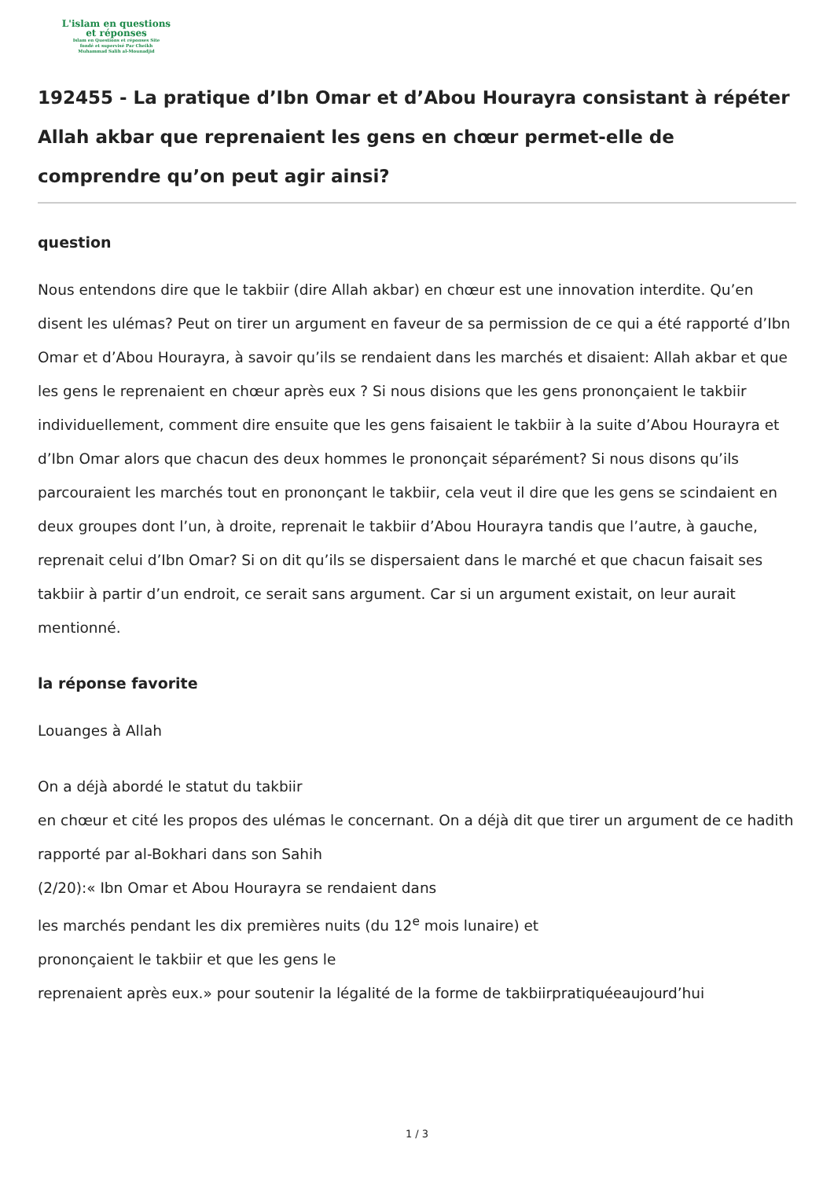L'islam en questions
et réponses
Islam en Questions et réponses Site
fondé et supervisé Par Cheikh
Muhammad Salih al-Mounadjid
192455 - La pratique d’Ibn Omar et d’Abou Hourayra consistant à répéter Allah akbar que reprenaient les gens en chœur permet-elle de comprendre qu’on peut agir ainsi?
question
Nous entendons dire que le takbiir (dire Allah akbar) en chœur est une innovation interdite. Qu’en disent les ulémas? Peut on tirer un argument en faveur de sa permission de ce qui a été rapporté d’Ibn Omar et d’Abou Hourayra, à savoir qu’ils se rendaient dans les marchés et disaient: Allah akbar et que les gens le reprenaient en chœur après eux ? Si nous disions que les gens prononçaient le takbiir individuellement, comment dire ensuite que les gens faisaient le takbiir à la suite d’Abou Hourayra et d’Ibn Omar alors que chacun des deux hommes le prononçait séparément? Si nous disons qu’ils parcouraient les marchés tout en prononçant le takbiir, cela veut il dire que les gens se scindaient en deux groupes dont l’un, à droite, reprenait le takbiir d’Abou Hourayra tandis que l’autre, à gauche, reprenait celui d’Ibn Omar? Si on dit qu’ils se dispersaient dans le marché et que chacun faisait ses takbiir à partir d’un endroit, ce serait sans argument. Car si un argument existait, on leur aurait mentionné.
la réponse favorite
Louanges à Allah
On a déjà abordé le statut du takbiir
en chœur et cité les propos des ulémas le concernant. On a déjà dit que tirer un argument de ce hadith rapporté par al-Bokhari dans son Sahih
(2/20):« Ibn Omar et Abou Hourayra se rendaient dans
les marchés pendant les dix premières nuits (du 12<sup>e</sup> mois lunaire) et
prononçaient le takbiir et que les gens le
reprenaient après eux.» pour soutenir la légalité de la forme de takbiirpratiquéeaujourd’hui
1 / 3